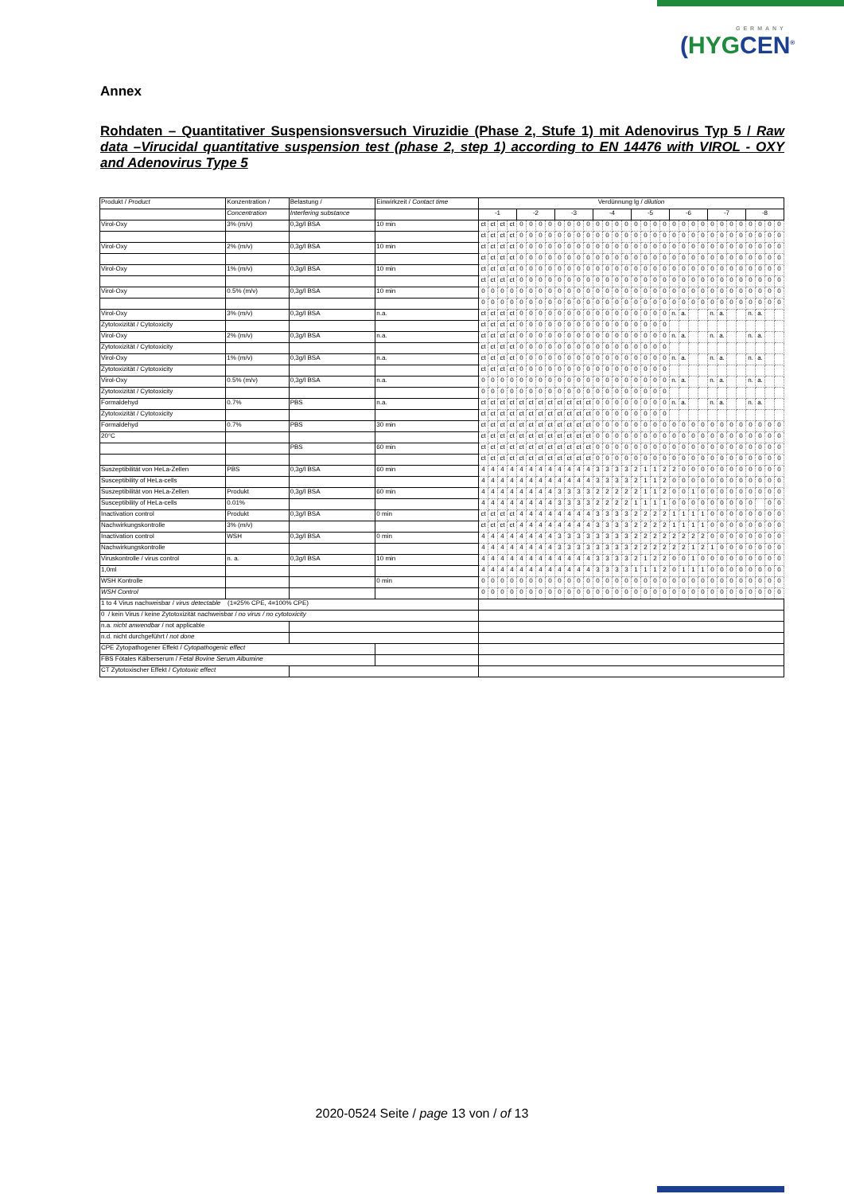GERMANY
(HYGCEN<sup>®</sup>
Annex
Rohdaten – Quantitativer Suspensionsversuch Viruzidie (Phase 2, Stufe 1) mit Adenovirus Typ 5 / Raw data –Virucidal quantitative suspension test (phase 2, step 1) according to EN 14476 with VIROL - OXY and Adenovirus Type 5
| Produkt / Product | Konzentration / | Belastung / | Einwirkzeit / Contact time | Verdünnung lg / dilution | | | | | | | | | | | | | | | | | | | | | | | | | | | | | | | |
| --- | --- | --- | --- | --- | --- | --- | --- | --- | --- | --- | --- | --- | --- | --- | --- | --- | --- | --- | --- | --- | --- | --- | --- | --- | --- | --- | --- | --- | --- | --- | --- | --- | --- | --- | --- |
| | Concentration | Interfering substance | | -1 | | | | -2 | | | | -3 | | | | -4 | | | | -5 | | | | -6 | | | | -7 | | | | -8 | | | |
| Virol-Oxy | 3% (m/v) | 0,3g/l BSA | 10 min | ct | ct | ct | ct | 0 | 0 | 0 | 0 | 0 | 0 | 0 | 0 | 0 | 0 | 0 | 0 | 0 | 0 | 0 | 0 | 0 | 0 | 0 | 0 | 0 | 0 | 0 | 0 | 0 | 0 | 0 | 0 |
| | | | | ct | ct | ct | ct | 0 | 0 | 0 | 0 | 0 | 0 | 0 | 0 | 0 | 0 | 0 | 0 | 0 | 0 | 0 | 0 | 0 | 0 | 0 | 0 | 0 | 0 | 0 | 0 | 0 | 0 | 0 | 0 |
| Virol-Oxy | 2% (m/v) | 0,3g/l BSA | 10 min | ct | ct | ct | ct | 0 | 0 | 0 | 0 | 0 | 0 | 0 | 0 | 0 | 0 | 0 | 0 | 0 | 0 | 0 | 0 | 0 | 0 | 0 | 0 | 0 | 0 | 0 | 0 | 0 | 0 | 0 | 0 |
| | | | | ct | ct | ct | ct | 0 | 0 | 0 | 0 | 0 | 0 | 0 | 0 | 0 | 0 | 0 | 0 | 0 | 0 | 0 | 0 | 0 | 0 | 0 | 0 | 0 | 0 | 0 | 0 | 0 | 0 | 0 | 0 |
| Virol-Oxy | 1% (m/v) | 0,3g/l BSA | 10 min | ct | ct | ct | ct | 0 | 0 | 0 | 0 | 0 | 0 | 0 | 0 | 0 | 0 | 0 | 0 | 0 | 0 | 0 | 0 | 0 | 0 | 0 | 0 | 0 | 0 | 0 | 0 | 0 | 0 | 0 | 0 |
| | | | | ct | ct | ct | ct | 0 | 0 | 0 | 0 | 0 | 0 | 0 | 0 | 0 | 0 | 0 | 0 | 0 | 0 | 0 | 0 | 0 | 0 | 0 | 0 | 0 | 0 | 0 | 0 | 0 | 0 | 0 | 0 |
| Virol-Oxy | 0.5% (m/v) | 0,3g/l BSA | 10 min | 0 | 0 | 0 | 0 | 0 | 0 | 0 | 0 | 0 | 0 | 0 | 0 | 0 | 0 | 0 | 0 | 0 | 0 | 0 | 0 | 0 | 0 | 0 | 0 | 0 | 0 | 0 | 0 | 0 | 0 | 0 | 0 |
| | | | | 0 | 0 | 0 | 0 | 0 | 0 | 0 | 0 | 0 | 0 | 0 | 0 | 0 | 0 | 0 | 0 | 0 | 0 | 0 | 0 | 0 | 0 | 0 | 0 | 0 | 0 | 0 | 0 | 0 | 0 | 0 | 0 |
| Virol-Oxy | 3% (m/v) | 0,3g/l BSA | n.a. | ct | ct | ct | ct | 0 | 0 | 0 | 0 | 0 | 0 | 0 | 0 | 0 | 0 | 0 | 0 | 0 | 0 | 0 | 0 | n. | a. | | | n. | a. | | | n. | a. | | |
| Zytotoxizität / Cytotoxicity | | | | ct | ct | ct | ct | 0 | 0 | 0 | 0 | 0 | 0 | 0 | 0 | 0 | 0 | 0 | 0 | 0 | 0 | 0 | 0 | | | | | | | | | | | | |
| Virol-Oxy | 2% (m/v) | 0,3g/l BSA | n.a. | ct | ct | ct | ct | 0 | 0 | 0 | 0 | 0 | 0 | 0 | 0 | 0 | 0 | 0 | 0 | 0 | 0 | 0 | 0 | n. | a. | | | n. | a. | | | n. | a. | | |
| Zytotoxizität / Cytotoxicity | | | | ct | ct | ct | ct | 0 | 0 | 0 | 0 | 0 | 0 | 0 | 0 | 0 | 0 | 0 | 0 | 0 | 0 | 0 | 0 | | | | | | | | | | | | |
| Virol-Oxy | 1% (m/v) | 0,3g/l BSA | n.a. | ct | ct | ct | ct | 0 | 0 | 0 | 0 | 0 | 0 | 0 | 0 | 0 | 0 | 0 | 0 | 0 | 0 | 0 | 0 | n. | a. | | | n. | a. | | | n. | a. | | |
| Zytotoxizität / Cytotoxicity | | | | ct | ct | ct | ct | 0 | 0 | 0 | 0 | 0 | 0 | 0 | 0 | 0 | 0 | 0 | 0 | 0 | 0 | 0 | 0 | | | | | | | | | | | | |
| Virol-Oxy | 0.5% (m/v) | 0,3g/l BSA | n.a. | 0 | 0 | 0 | 0 | 0 | 0 | 0 | 0 | 0 | 0 | 0 | 0 | 0 | 0 | 0 | 0 | 0 | 0 | 0 | 0 | n. | a. | | | n. | a. | | | n. | a. | | |
| Zytotoxizität / Cytotoxicity | | | | 0 | 0 | 0 | 0 | 0 | 0 | 0 | 0 | 0 | 0 | 0 | 0 | 0 | 0 | 0 | 0 | 0 | 0 | 0 | 0 | | | | | | | | | | | | |
| Formaldehyd | 0.7% | PBS | n.a. | ct | ct | ct | ct | ct | ct | ct | ct | ct | ct | ct | ct | 0 | 0 | 0 | 0 | 0 | 0 | 0 | 0 | n. | a. | | | n. | a. | | | n. | a. | | |
| Zytotoxizität / Cytotoxicity | | | | ct | ct | ct | ct | ct | ct | ct | ct | ct | ct | ct | ct | 0 | 0 | 0 | 0 | 0 | 0 | 0 | 0 | | | | | | | | | | | | |
| Formaldehyd | 0.7% | PBS | 30 min | ct | ct | ct | ct | ct | ct | ct | ct | ct | ct | ct | ct | 0 | 0 | 0 | 0 | 0 | 0 | 0 | 0 | 0 | 0 | 0 | 0 | 0 | 0 | 0 | 0 | 0 | 0 | 0 | 0 |
| 20°C | | | | ct | ct | ct | ct | ct | ct | ct | ct | ct | ct | ct | ct | 0 | 0 | 0 | 0 | 0 | 0 | 0 | 0 | 0 | 0 | 0 | 0 | 0 | 0 | 0 | 0 | 0 | 0 | 0 | 0 |
| | | PBS | 60 min | ct | ct | ct | ct | ct | ct | ct | ct | ct | ct | ct | ct | 0 | 0 | 0 | 0 | 0 | 0 | 0 | 0 | 0 | 0 | 0 | 0 | 0 | 0 | 0 | 0 | 0 | 0 | 0 | 0 |
| | | | | ct | ct | ct | ct | ct | ct | ct | ct | ct | ct | ct | ct | 0 | 0 | 0 | 0 | 0 | 0 | 0 | 0 | 0 | 0 | 0 | 0 | 0 | 0 | 0 | 0 | 0 | 0 | 0 | 0 |
| Suszeptibilität von HeLa-Zellen | PBS | 0,3g/l BSA | 60 min | 4 | 4 | 4 | 4 | 4 | 4 | 4 | 4 | 4 | 4 | 4 | 4 | 3 | 3 | 3 | 3 | 2 | 1 | 1 | 2 | 2 | 0 | 0 | 0 | 0 | 0 | 0 | 0 | 0 | 0 | 0 | 0 |
| Susceptibility of HeLa-cells | | | | 4 | 4 | 4 | 4 | 4 | 4 | 4 | 4 | 4 | 4 | 4 | 4 | 3 | 3 | 3 | 3 | 2 | 1 | 1 | 2 | 0 | 0 | 0 | 0 | 0 | 0 | 0 | 0 | 0 | 0 | 0 | 0 |
| Suszeptibilität von HeLa-Zellen | Produkt | 0,3g/l BSA | 60 min | 4 | 4 | 4 | 4 | 4 | 4 | 4 | 4 | 3 | 3 | 3 | 3 | 2 | 2 | 2 | 2 | 2 | 1 | 1 | 2 | 0 | 0 | 1 | 0 | 0 | 0 | 0 | 0 | 0 | 0 | 0 | 0 |
| Susceptibility of HeLa-cells | 0.01% | | | 4 | 4 | 4 | 4 | 4 | 4 | 4 | 4 | 3 | 3 | 3 | 3 | 2 | 2 | 2 | 2 | 1 | 1 | 1 | 1 | 0 | 0 | 0 | 0 | 0 | 0 | 0 | 0 | 0 | | 0 | 0 |
| Inactivation control | Produkt | 0,3g/l BSA | 0 min | ct | ct | ct | ct | 4 | 4 | 4 | 4 | 4 | 4 | 4 | 4 | 3 | 3 | 3 | 3 | 2 | 2 | 2 | 2 | 1 | 1 | 1 | 1 | 0 | 0 | 0 | 0 | 0 | 0 | 0 | 0 |
| Nachwirkungskontrolle | 3% (m/v) | | | ct | ct | ct | ct | 4 | 4 | 4 | 4 | 4 | 4 | 4 | 4 | 3 | 3 | 3 | 3 | 2 | 2 | 2 | 2 | 1 | 1 | 1 | 1 | 0 | 0 | 0 | 0 | 0 | 0 | 0 | 0 |
| Inactivation control | WSH | 0,3g/l BSA | 0 min | 4 | 4 | 4 | 4 | 4 | 4 | 4 | 4 | 3 | 3 | 3 | 3 | 3 | 3 | 3 | 3 | 2 | 2 | 2 | 2 | 2 | 2 | 2 | 2 | 0 | 0 | 0 | 0 | 0 | 0 | 0 | 0 |
| Nachwirkungskontrolle | | | | 4 | 4 | 4 | 4 | 4 | 4 | 4 | 4 | 3 | 3 | 3 | 3 | 3 | 3 | 3 | 3 | 2 | 2 | 2 | 2 | 2 | 2 | 1 | 2 | 1 | 0 | 0 | 0 | 0 | 0 | 0 | 0 |
| Viruskontrolle / virus control | n. a. | 0,3g/l BSA | 10 min | 4 | 4 | 4 | 4 | 4 | 4 | 4 | 4 | 4 | 4 | 4 | 4 | 3 | 3 | 3 | 3 | 2 | 1 | 2 | 2 | 0 | 0 | 1 | 0 | 0 | 0 | 0 | 0 | 0 | 0 | 0 | 0 |
| 1,0ml | | | | 4 | 4 | 4 | 4 | 4 | 4 | 4 | 4 | 4 | 4 | 4 | 4 | 3 | 3 | 3 | 3 | 1 | 1 | 1 | 2 | 0 | 1 | 1 | 1 | 0 | 0 | 0 | 0 | 0 | 0 | 0 | 0 |
| WSH Kontrolle | | | 0 min | 0 | 0 | 0 | 0 | 0 | 0 | 0 | 0 | 0 | 0 | 0 | 0 | 0 | 0 | 0 | 0 | 0 | 0 | 0 | 0 | 0 | 0 | 0 | 0 | 0 | 0 | 0 | 0 | 0 | 0 | 0 | 0 |
| WSH Control | | | | 0 | 0 | 0 | 0 | 0 | 0 | 0 | 0 | 0 | 0 | 0 | 0 | 0 | 0 | 0 | 0 | 0 | 0 | 0 | 0 | 0 | 0 | 0 | 0 | 0 | 0 | 0 | 0 | 0 | 0 | 0 | 0 |
| 1 to 4 Virus nachweisbar / virus detectable (1=25% CPE, 4=100% CPE) | | | | | | | | | | | | | | | | | | | | | | | | | | | | | | | | | | | |
| 0 / kein Virus / keine Zytotoxizität nachweisbar / no virus / no cytotoxicity | | | | | | | | | | | | | | | | | | | | | | | | | | | | | | | | | | | |
| n.a. nicht anwendbar / not applicable | | | | | | | | | | | | | | | | | | | | | | | | | | | | | | | | | | | |
| n.d. nicht durchgeführt / not done | | | | | | | | | | | | | | | | | | | | | | | | | | | | | | | | | | | |
| CPE Zytopathogener Effekt / Cytopathogenic effect | | | | | | | | | | | | | | | | | | | | | | | | | | | | | | | | | | | |
| FBS Fötales Kälberserum / Fetal Bovine Serum Albumine | | | | | | | | | | | | | | | | | | | | | | | | | | | | | | | | | | | |
| CT Zytotoxischer Effekt / Cytotoxic effect | | | | | | | | | | | | | | | | | | | | | | | | | | | | | | | | | | | |
2020-0524 Seite / page 13 von / of 13